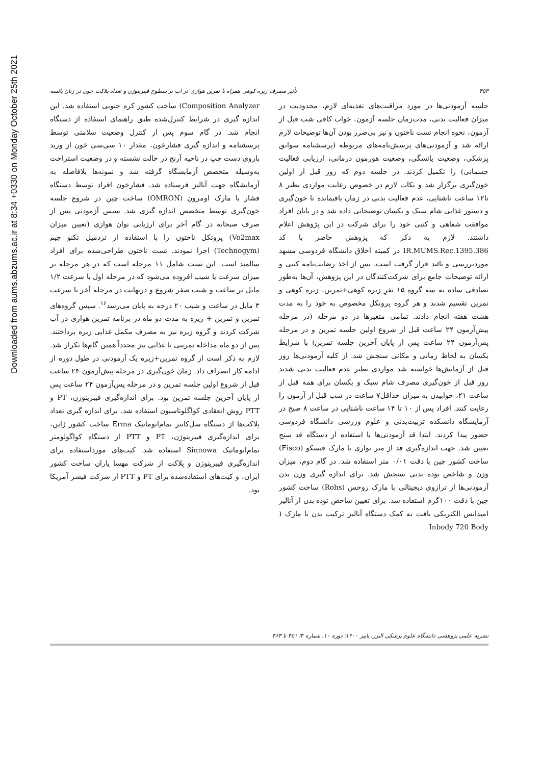Downloaded from aums.abzums.ac.ir at 8:34 +0330 on Monday October 25th 2021
۴۵۴ تأثیر مصرف زیره کوهی همراه با تمرین هوازی در آب بر سطوح فیبرینوژن و تعداد پلاکت خون در زنان یائسه
جلسه آزمودنی‌ها در مورد مراقبت‌های تغذیه‌ای لازم، محدودیت در میزان فعالیت بدنی، مدت‌زمان جلسه آزمون، خواب کافی شب قبل از آزمون، نحوه انجام تست ناختون و نیز بی‌ضرر بودن آن‌ها توضیحات لازم ارائه شد و آزمودنی‌های پرسش‌نامه‌های مربوطه (پرسشنامه سوابق پزشکی، وضعیت یائسگی، وضعیت هورمون درمانی، ارزیابی فعالیت جسمانی) را تکمیل کردند. در جلسه دوم که روز قبل از اولین خون‌گیری برگزار شد و نکات لازم در خصوص رعایت مواردی نظیر ۸ تا۱۲ ساعت ناشتایی، عدم فعالیت بدنی در زمان باقیمانده تا خون‌گیری و دستور غذایی شام سبک و یکسان توضیحاتی داده شد و در پایان افراد موافقت شفاهی و کتبی خود را برای شرکت در این پژوهش اعلام داشتند. لازم به ذکر که پژوهش حاضر با کد IR.MUMS.Rec.1395.386 در کمیته اخلاق دانشگاه فردوسی مشهد موردبررسی و تائید قرار گرفت است. پس از اخذ رضایت‌نامه کتبی و ارائه توضیحات جامع برای شرکت‌کنندگان در این پژوهش، آن‌ها به‌طور تصادفی ساده به سه گروه ۱۵ نفرِ زیره کوهی+تمرین، زیره کوهی و تمرین تقسیم شدند و هر گروه پروتکل مخصوص به خود را به مدت هشت هفته انجام دادند. تمامی متغیرها در دو مرحله (در مرحله پیش‌آزمون ۲۴ ساعت قبل از شروع اولین جلسه تمرین و در مرحله پس‌آزمون ۲۴ ساعت پس از پایان آخرین جلسه تمرین) با شرایط یکسان به لحاظ زمانی و مکانی سنجش شد. از کلیه آزمودنی‌ها روز قبل از آزمایش‌ها خواسته شد مواردی نظیر عدم فعالیت بدنی شدید روز قبل از خون‌گیری مصرف شام سبک و یکسان برای همه قبل از ساعت ۲۱، خوابیدن به میزان حداقل۷ ساعت در شب قبل از آزمون را رعایت کنند. افراد پس از ۱۰ تا ۱۴ ساعت ناشتایی در ساعت ۸ صبح در آزمایشگاه دانشکده تربیت‌بدنی و علوم ورزشی دانشگاه فردوسی حضور پیدا کردند. ابتدا قد آزمودنی‌ها با استفاده از دستگاه قد سنج تعیین شد. جهت اندازه‌گیری قد از متر نواری با مارک فیسکو (Fisco) ساخت کشور چین با دقت ۰/۰۱ متر استفاده شد. در گام دوم، میزان وزن و شاخص توده بدنی سنجش شد. برای اندازه گیری وزن بدن آزمودنی‌ها از ترازوی دیجیتالی با مارک روحس (Rohs) ساخت کشور چین با دقت ۱۰۰گرم استفاده شد. برای تعیین شاخص توده بدن از آنالیز امپدانس الکتریکی بافت به کمک دستگاه آنالیز ترکیب بدن با مارک ( Inbody 720 Body
Composition Analyzer) ساخت کشور کره جنوبی استفاده شد. این اندازه گیری در شرایط کنترل‌شده طبق راهنمای استفاده از دستگاه انجام شد. در گام سوم پس از کنترل وضعیت سلامتی توسط پرسشنامه و اندازه گیری فشارخون، مقدار ۱۰ سی‌سی خون از ورید بازوی دست چپ در ناحیه آرنج در حالت نشسته و در وضعیت استراحت به‌وسیله متخصص آزمایشگاه گرفته شد و نمونه‌ها بلافاصله به آزمایشگاه جهت آنالیز فرستاده شد. فشارخون افراد توسط دستگاه فشار با مارک اومرون (OMRON) ساخت چین در شروع جلسه خون‌گیری توسط متخصص اندازه گیری شد. سپس آزمودنی پس از صرف صبحانه در گام آخر برای ارزیابی توان هوازی (تعیین میزان Vo2max) پروتکل ناختون را با استفاده از تردمیل تکنو جیم (Technogym) اجرا نمودند. تست ناختون طراحی‌شده برای افراد سالمند است. این تست شامل ۱۱ مرحله است که در هر مرحله بر میزان سرعت یا شیب افزوده می‌شود که در مرحله اول با سرعت ۱/۲ مایل بر ساعت و شیب صفر شروع و درنهایت در مرحله آخر با سرعت ۳ مایل در ساعت و شیب ۲۰ درجه به پایان می‌رسد<sup>۱۶</sup>. سپس گروه‌های تمرین و تمرین + زیره به مدت دو ماه در برنامه تمرین هوازی در آب شرکت کردند و گروه زیره نیز به مصرف مکمل غذایی زیره پرداختند. پس از دو ماه مداخله تمرینی یا غذایی نیز مجدداً همین گام‌ها تکرار شد. لازم به ذکر است از گروه تمرین+زیره یک آزمودنی در طول دوره از ادامه کار انصراف داد. زمان خون‌گیری در مرحله پیش‌آزمون ۲۴ ساعت قبل از شروع اولین جلسه تمرین و در مرحله پس‌آزمون ۲۴ ساعت پس از پایان آخرین جلسه تمرین بود. برای اندازه‌گیری فیبرینوژن، PT و PTT روش انعقادی کواگلوتاسیون استفاده شد. برای اندازه گیری تعداد پلاکت‌ها از دستگاه سل‌کانتر تمام‌اتوماتیک Erma ساخت کشور ژاپن، برای اندازه‌گیری فیبرینوژن، PT و PTT از دستگاه کواگولومتر تمام‌اتوماتیک Sinnowa استفاده شد. کیت‌های مورداستفاده برای اندازه‌گیری فیبرینوژن و پلاکت از شرکت مهسا یاران ساخت کشور ایران، و کیت‌های استفاده‌شده برای PT و PTT از شرکت فیشر آمریکا بود.
نشریه علمی پژوهشی دانشگاه علوم پزشکی البرز، پاییز ۱۴۰۰؛ دوره ۱۰، شماره ۴؛ ۴۵۱ تا ۴۶۳